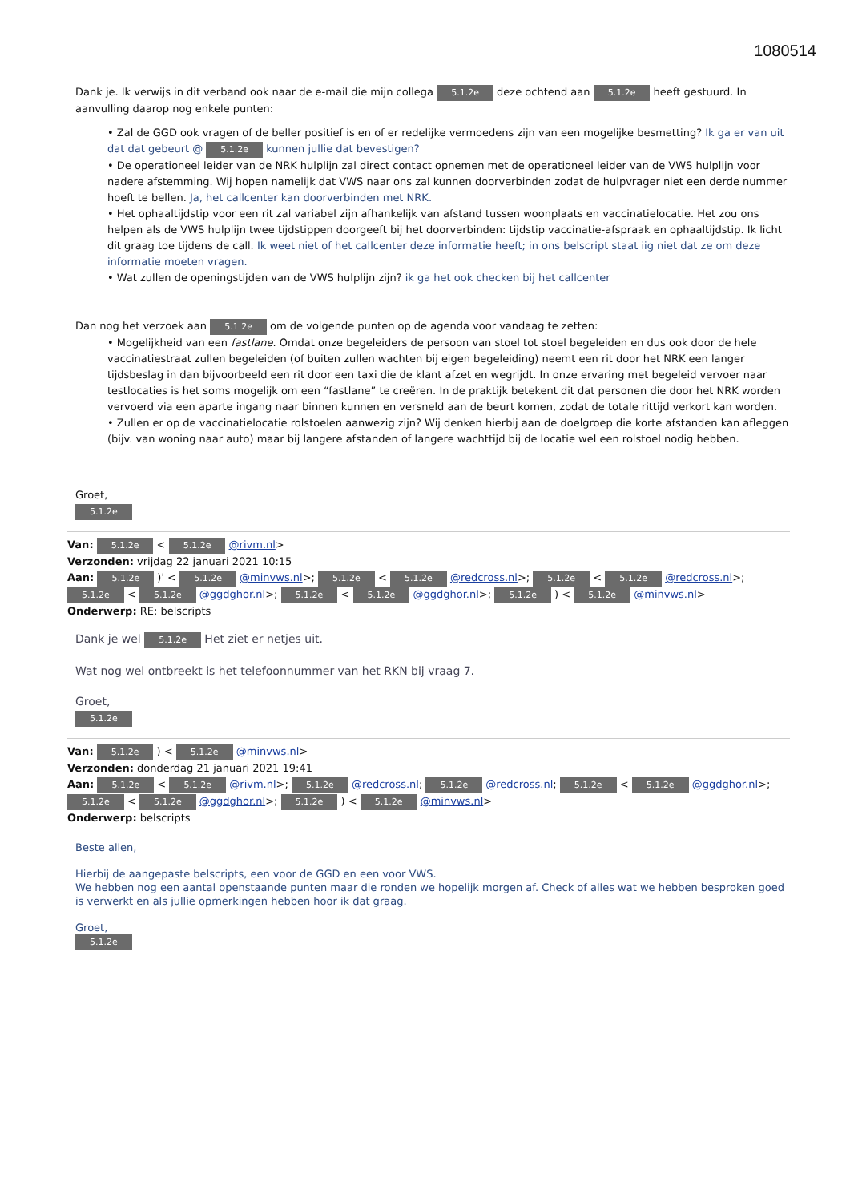1080514
Dank je. Ik verwijs in dit verband ook naar de e-mail die mijn collega 5.1.2e deze ochtend aan 5.1.2e heeft gestuurd. In aanvulling daarop nog enkele punten:
• Zal de GGD ook vragen of de beller positief is en of er redelijke vermoedens zijn van een mogelijke besmetting? Ik ga er van uit dat dat gebeurt @ 5.1.2e kunnen jullie dat bevestigen?
• De operationeel leider van de NRK hulplijn zal direct contact opnemen met de operationeel leider van de VWS hulplijn voor nadere afstemming. Wij hopen namelijk dat VWS naar ons zal kunnen doorverbinden zodat de hulpvrager niet een derde nummer hoeft te bellen. Ja, het callcenter kan doorverbinden met NRK.
• Het ophaaltijdstip voor een rit zal variabel zijn afhankelijk van afstand tussen woonplaats en vaccinatielocatie. Het zou ons helpen als de VWS hulplijn twee tijdstippen doorgeeft bij het doorverbinden: tijdstip vaccinatie-afspraak en ophaaltijdstip. Ik licht dit graag toe tijdens de call. Ik weet niet of het callcenter deze informatie heeft; in ons belscript staat iig niet dat ze om deze informatie moeten vragen.
• Wat zullen de openingstijden van de VWS hulplijn zijn? ik ga het ook checken bij het callcenter
Dan nog het verzoek aan 5.1.2e om de volgende punten op de agenda voor vandaag te zetten:
• Mogelijkheid van een fastlane. Omdat onze begeleiders de persoon van stoel tot stoel begeleiden en dus ook door de hele vaccinatiestraat zullen begeleiden (of buiten zullen wachten bij eigen begeleiding) neemt een rit door het NRK een langer tijdsbeslag in dan bijvoorbeeld een rit door een taxi die de klant afzet en wegrijdt. In onze ervaring met begeleid vervoer naar testlocaties is het soms mogelijk om een “fastlane” te creëren. In de praktijk betekent dit dat personen die door het NRK worden vervoerd via een aparte ingang naar binnen kunnen en versneld aan de beurt komen, zodat de totale rittijd verkort kan worden.
• Zullen er op de vaccinatielocatie rolstoelen aanwezig zijn? Wij denken hierbij aan de doelgroep die korte afstanden kan afleggen (bijv. van woning naar auto) maar bij langere afstanden of langere wachttijd bij de locatie wel een rolstoel nodig hebben.
Groet,
5.1.2e
Van: 5.1.2e < 5.1.2e @rivm.nl>
Verzonden: vrijdag 22 januari 2021 10:15
Aan: 5.1.2e )' < 5.1.2e @minvws.nl>; 5.1.2e < 5.1.2e @redcross.nl>; 5.1.2e < 5.1.2e @redcross.nl>; 5.1.2e < 5.1.2e @ggdghor.nl>; 5.1.2e < 5.1.2e @ggdghor.nl>; 5.1.2e ) < 5.1.2e @minvws.nl>
Onderwerp: RE: belscripts
Dank je wel 5.1.2e Het ziet er netjes uit.
Wat nog wel ontbreekt is het telefoonnummer van het RKN bij vraag 7.
Groet,
5.1.2e
Van: 5.1.2e ) < 5.1.2e @minvws.nl>
Verzonden: donderdag 21 januari 2021 19:41
Aan: 5.1.2e < 5.1.2e @rivm.nl>; 5.1.2e @redcross.nl; 5.1.2e @redcross.nl; 5.1.2e < 5.1.2e @ggdghor.nl>; 5.1.2e < 5.1.2e @ggdghor.nl>; 5.1.2e ) < 5.1.2e @minvws.nl>
Onderwerp: belscripts
Beste allen,
Hierbij de aangepaste belscripts, een voor de GGD en een voor VWS.
We hebben nog een aantal openstaande punten maar die ronden we hopelijk morgen af. Check of alles wat we hebben besproken goed is verwerkt en als jullie opmerkingen hebben hoor ik dat graag.
Groet,
5.1.2e